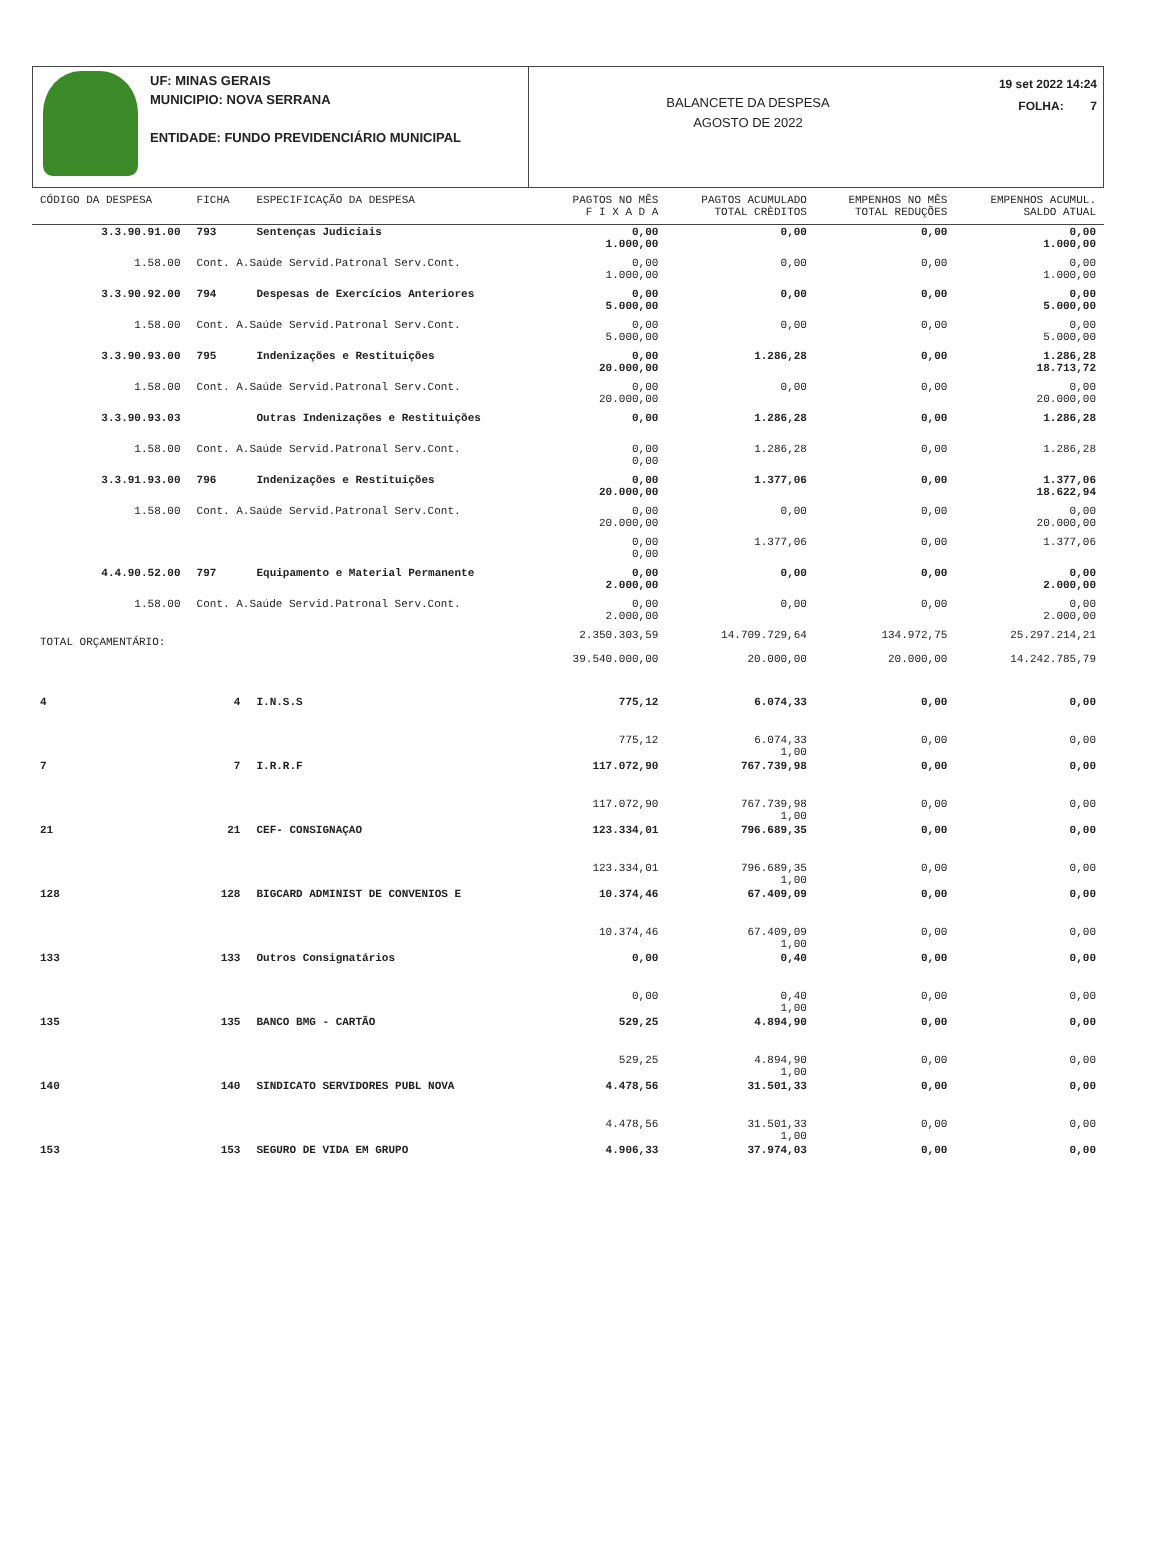UF: MINAS GERAIS
MUNICIPIO: NOVA SERRANA
ENTIDADE: FUNDO PREVIDENCIÁRIO MUNICIPAL
BALANCETE DA DESPESA
AGOSTO DE 2022
19 set 2022 14:24
FOLHA: 7
| CÓDIGO DA DESPESA | FICHA | ESPECIFICAÇÃO DA DESPESA | PAGTOS NO MÊS F I X A D A | PAGTOS ACUMULADO TOTAL CRÈDITOS | EMPENHOS NO MÊS TOTAL REDUÇÕES | EMPENHOS ACUMUL. SALDO ATUAL |
| --- | --- | --- | --- | --- | --- | --- |
| 3.3.90.91.00 | 793 | Sentenças Judiciais | 0,00 1.000,00 | 0,00 | 0,00 | 0,00 1.000,00 |
| 1.58.00 | Cont. A.Saúde Servid.Patronal Serv.Cont. | | 0,00 1.000,00 | 0,00 | 0,00 | 0,00 1.000,00 |
| 3.3.90.92.00 | 794 | Despesas de Exercícios Anteriores | 0,00 5.000,00 | 0,00 | 0,00 | 0,00 5.000,00 |
| 1.58.00 | Cont. A.Saúde Servid.Patronal Serv.Cont. | | 0,00 5.000,00 | 0,00 | 0,00 | 0,00 5.000,00 |
| 3.3.90.93.00 | 795 | Indenizações e Restituições | 0,00 20.000,00 | 1.286,28 | 0,00 | 1.286,28 18.713,72 |
| 1.58.00 | Cont. A.Saúde Servid.Patronal Serv.Cont. | | 0,00 20.000,00 | 0,00 | 0,00 | 0,00 20.000,00 |
| 3.3.90.93.03 | | Outras Indenizações e Restituições | 0,00 | 1.286,28 | 0,00 | 1.286,28 |
| 1.58.00 | Cont. A.Saúde Servid.Patronal Serv.Cont. | | 0,00 0,00 | 1.286,28 | 0,00 | 1.286,28 |
| 3.3.91.93.00 | 796 | Indenizações e Restituições | 0,00 20.000,00 | 1.377,06 | 0,00 | 1.377,06 18.622,94 |
| 1.58.00 | Cont. A.Saúde Servid.Patronal Serv.Cont. | | 0,00 20.000,00 | 0,00 | 0,00 | 0,00 20.000,00 |
| | | | 0,00 0,00 | 1.377,06 | 0,00 | 1.377,06 |
| 4.4.90.52.00 | 797 | Equipamento e Material Permanente | 0,00 2.000,00 | 0,00 | 0,00 | 0,00 2.000,00 |
| 1.58.00 | Cont. A.Saúde Servid.Patronal Serv.Cont. | | 0,00 2.000,00 | 0,00 | 0,00 | 0,00 2.000,00 |
| TOTAL ORÇAMENTÁRIO: | | | 2.350.303,59 39.540.000,00 | 14.709.729,64 20.000,00 | 134.972,75 20.000,00 | 25.297.214,21 14.242.785,79 |
| 4 | 4 | I.N.S.S | 775,12 | 6.074,33 | 0,00 | 0,00 |
| | | | 775,12 | 6.074,33 1,00 | 0,00 | 0,00 |
| 7 | 7 | I.R.R.F | 117.072,90 | 767.739,98 | 0,00 | 0,00 |
| | | | 117.072,90 | 767.739,98 1,00 | 0,00 | 0,00 |
| 21 | 21 | CEF- CONSIGNAÇAO | 123.334,01 | 796.689,35 | 0,00 | 0,00 |
| | | | 123.334,01 | 796.689,35 1,00 | 0,00 | 0,00 |
| 128 | 128 | BIGCARD ADMINIST DE CONVENIOS E | 10.374,46 | 67.409,09 | 0,00 | 0,00 |
| | | | 10.374,46 | 67.409,09 1,00 | 0,00 | 0,00 |
| 133 | 133 | Outros Consignatários | 0,00 | 0,40 | 0,00 | 0,00 |
| | | | 0,00 | 0,40 1,00 | 0,00 | 0,00 |
| 135 | 135 | BANCO BMG - CARTÃO | 529,25 | 4.894,90 | 0,00 | 0,00 |
| | | | 529,25 | 4.894,90 1,00 | 0,00 | 0,00 |
| 140 | 140 | SINDICATO SERVIDORES PUBL NOVA | 4.478,56 | 31.501,33 | 0,00 | 0,00 |
| | | | 4.478,56 | 31.501,33 1,00 | 0,00 | 0,00 |
| 153 | 153 | SEGURO DE VIDA EM GRUPO | 4.906,33 | 37.974,03 | 0,00 | 0,00 |